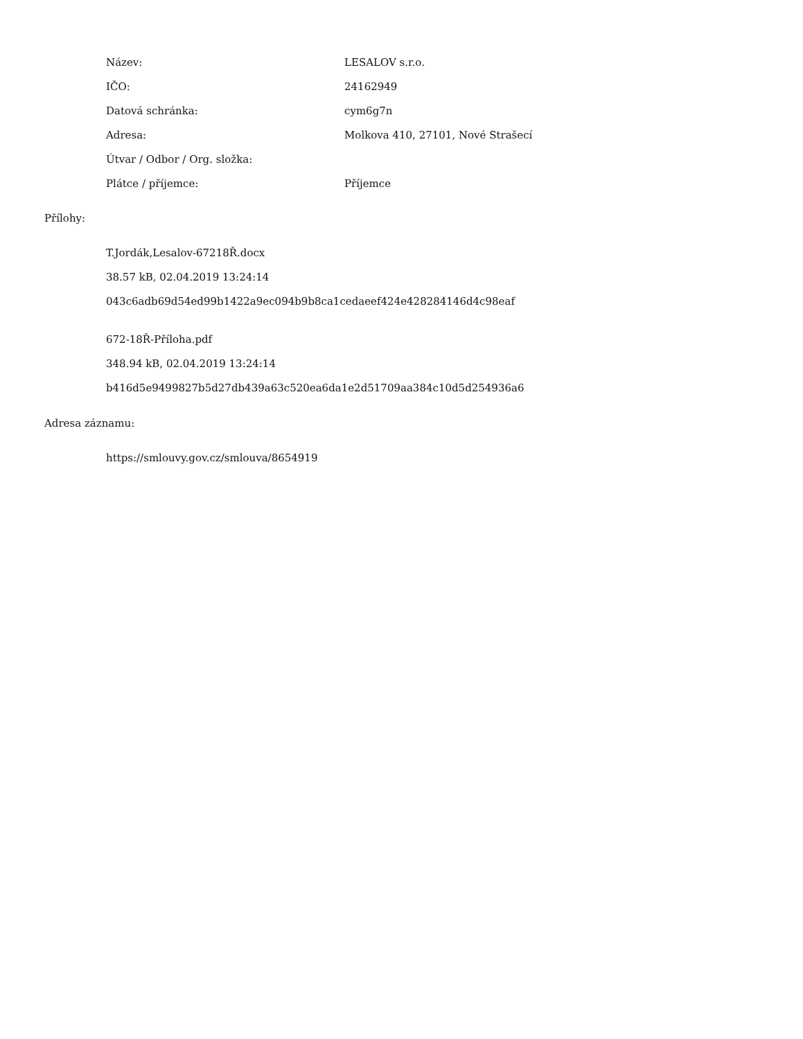| Název: | LESALOV s.r.o. |
| IČO: | 24162949 |
| Datová schránka: | cym6g7n |
| Adresa: | Molkova 410, 27101, Nové Strašecí |
| Útvar / Odbor / Org. složka: | |
| Plátce / příjemce: | Příjemce |
Přílohy:
T.Jordák,Lesalov-67218Ř.docx
38.57 kB, 02.04.2019 13:24:14
043c6adb69d54ed99b1422a9ec094b9b8ca1cedaeef424e428284146d4c98eaf
672-18Ř-Příloha.pdf
348.94 kB, 02.04.2019 13:24:14
b416d5e9499827b5d27db439a63c520ea6da1e2d51709aa384c10d5d254936a6
Adresa záznamu:
https://smlouvy.gov.cz/smlouva/8654919